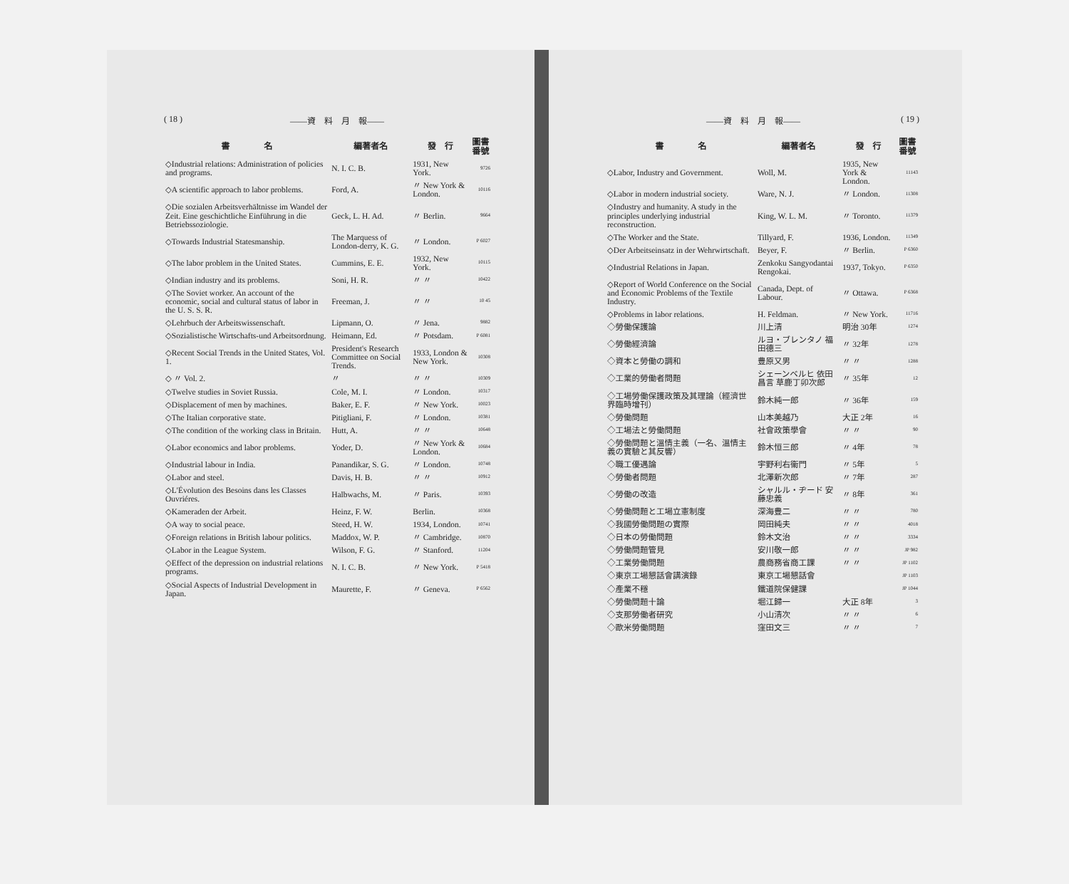( 18 ) ——資　料　月　報——
| 書 名 | 編著者名 | 發 行 | 圖書番號 |
| --- | --- | --- | --- |
| ◇Industrial relations: Administration of policies and programs. | N. I. C. B. | 1931, New York. | 9726 |
| ◇A scientific approach to labor problems. | Ford, A. | 〃 New York & London. | 10116 |
| ◇Die sozialen Arbeitsverhältnisse im Wandel der Zeit. Eine geschichtliche Einführung in die Betriebssoziologie. | Geck, L. H. Ad. | 〃 Berlin. | 9664 |
| ◇Towards Industrial Statesmanship. | The Marquess of London-derry, K. G. | 〃 London. | P 6027 |
| ◇The labor problem in the United States. | Cummins, E. E. | 1932, New York. | 10115 |
| ◇Indian industry and its problems. | Soni, H. R. | 〃 〃 | 10422 |
| ◇The Soviet worker. An account of the economic, social and cultural status of labor in the U. S. S. R. | Freeman, J. | 〃 〃 | 10 45 |
| ◇Lehrbuch der Arbeitswissenschaft. | Lipmann, O. | 〃 Jena. | 9882 |
| ◇Sozialistische Wirtschafts-und Arbeitsordnung. | Heimann, Ed. | 〃 Potsdam. | P 6081 |
| ◇Recent Social Trends in the United States, Vol. 1. | President's Research Committee on Social Trends. | 1933, London & New York. | 10308 |
| ◇ 〃 Vol. 2. | 〃 | 〃 〃 | 10309 |
| ◇Twelve studies in Soviet Russia. | Cole, M. I. | 〃 London. | 10317 |
| ◇Displacement of men by machines. | Baker, E. F. | 〃 New York. | 10023 |
| ◇The Italian corporative state. | Pitigliani, F. | 〃 London. | 10381 |
| ◇The condition of the working class in Britain. | Hutt, A. | 〃 〃 | 10648 |
| ◇Labor economics and labor problems. | Yoder, D. | 〃 New York & London. | 10684 |
| ◇Industrial labour in India. | Panandikar, S. G. | 〃 London. | 10748 |
| ◇Labor and steel. | Davis, H. B. | 〃 〃 | 10912 |
| ◇L'Évolution des Besoins dans les Classes Ouvriéres. | Halbwachs, M. | 〃 Paris. | 10393 |
| ◇Kameraden der Arbeit. | Heinz, F. W. | Berlin. | 10368 |
| ◇A way to social peace. | Steed, H. W. | 1934, London. | 10741 |
| ◇Foreign relations in British labour politics. | Maddox, W. P. | 〃 Cambridge. | 10870 |
| ◇Labor in the League System. | Wilson, F. G. | 〃 Stanford. | 11204 |
| ◇Effect of the depression on industrial relations programs. | N. I. C. B. | 〃 New York. | P 5418 |
| ◇Social Aspects of Industrial Development in Japan. | Maurette, F. | 〃 Geneva. | P 6562 |
——資　料　月　報—— ( 19 )
| 書 名 | 編著者名 | 發 行 | 圖書番號 |
| --- | --- | --- | --- |
| ◇Labor, Industry and Government. | Woll, M. | 1935, New York & London. | 11143 |
| ◇Labor in modern industrial society. | Ware, N. J. | 〃 London. | 11308 |
| ◇Industry and humanity. A study in the principles underlying industrial reconstruction. | King, W. L. M. | 〃 Toronto. | 11379 |
| ◇The Worker and the State. | Tillyard, F. | 1936, London. | 11349 |
| ◇Der Arbeitseinsatz in der Wehrwirtschaft. | Beyer, F. | 〃 Berlin. | P 6360 |
| ◇Industrial Relations in Japan. | Zenkoku Sangyodantai Rengokai. | 1937, Tokyo. | P 6350 |
| ◇Report of World Conference on the Social and Economic Problems of the Textile Industry. | Canada, Dept. of Labour. | 〃 Ottawa. | P 6368 |
| ◇Problems in labor relations. | H. Feldman. | 〃 New York. | 11716 |
| ◇勞働保護論 | 川上清 | 明治 30年 | 1274 |
| ◇勞働經濟論 | ルヨ・ブレンタノ 福田德三 | 〃 32年 | 1278 |
| ◇資本と勞働の調和 | 豊原又男 | 〃 〃 | 1288 |
| ◇工業的勞働者問題 | シェーンベルヒ 依田昌言 草鹿丁卯次郎 | 〃 35年 | 12 |
| ◇工場勞働保護政策及其理論（經濟世界臨時增刊） | 鈴木純一郎 | 〃 36年 | 159 |
| ◇勞働問題 | 山本美越乃 | 大正 2年 | 16 |
| ◇工場法と勞働問題 | 社會政策學會 | 〃 〃 | 90 |
| ◇勞働問題と溫情主義（一名、溫情主義の實驗と其反響） | 鈴木恒三郎 | 〃 4年 | 78 |
| ◇職工優遇論 | 宇野利右衞門 | 〃 5年 | 5 |
| ◇勞働者問題 | 北澤新次郎 | 〃 7年 | 287 |
| ◇勞働の改造 | シャルル・ヂード 安藤忠義 | 〃 8年 | 361 |
| ◇勞働問題と工場立憲制度 | 深海豊二 | 〃 〃 | 780 |
| ◇我國勞働問題の實際 | 岡田純夫 | 〃 〃 | 4018 |
| ◇日本の勞働問題 | 鈴木文治 | 〃 〃 | 3334 |
| ◇勞働問題管見 | 安川敬一郎 | 〃 〃 | JP 982 |
| ◇工業勞働問題 | 農商務省商工課 | 〃 〃 | JP 1102 |
| ◇東京工場懇話會講演錄 | 東京工場懇話會 | | JP 1103 |
| ◇產業不穩 | 鐵道院保健課 | | JP 1044 |
| ◇勞働問題十論 | 堀江歸一 | 大正 8年 | 3 |
| ◇支那勞働者研究 | 小山清次 | 〃 〃 | 6 |
| ◇歐米勞働問題 | 窪田文三 | 〃 〃 | 7 |